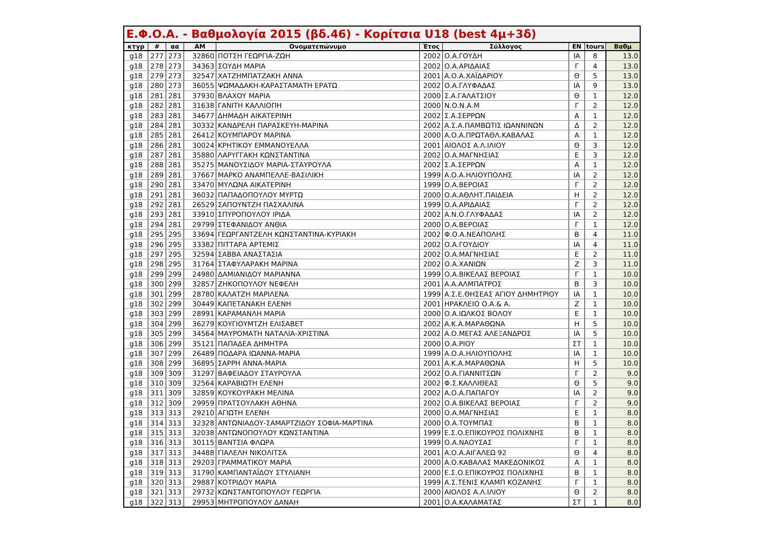Ε.Φ.Ο.Α. - Βαθμολογία 2015 (βδ.46) - Κορίτσια U18 (best 4μ+3δ)
| κτγρ | # | αα | ΑΜ | Ονοματεπώνυμο | Έτος | Σύλλογος | ΕΝ | tours | Βαθμ |
| --- | --- | --- | --- | --- | --- | --- | --- | --- | --- |
| g18 | 277 | 273 | 32860 | ΠΟΤΣΗ ΓΕΩΡΓΙΑ-ΖΩΗ | 2002 | Ο.Α.ΓΟΥΔΗ | ΙΑ | 8 | 13.0 |
| g18 | 278 | 273 | 34363 | ΣΟΥΔΗ ΜΑΡΙΑ | 2002 | Ο.Α.ΑΡΙΔΑΙΑΣ | Γ | 4 | 13.0 |
| g18 | 279 | 273 | 32547 | ΧΑΤΖΗΜΠΑΤΖΑΚΗ ΑΝΝΑ | 2001 | Α.Ο.Α.ΧΑΪΔΑΡΙΟΥ | Θ | 5 | 13.0 |
| g18 | 280 | 273 | 36055 | ΨΩΜΑΔΑΚΗ-ΚΑΡΑΣΤΑΜΑΤΗ ΕΡΑΤΩ | 2002 | Ο.Α.ΓΛΥΦΑΔΑΣ | ΙΑ | 9 | 13.0 |
| g18 | 281 | 281 | 37930 | ΒΛΑΧΟΥ ΜΑΡΙΑ | 2000 | Σ.Α.ΓΑΛΑΤΣΙΟΥ | Θ | 1 | 12.0 |
| g18 | 282 | 281 | 31638 | ΓΑΝΙΤΗ ΚΑΛΛΙΟΠΗ | 2000 | Ν.Ο.Ν.Α.Μ | Γ | 2 | 12.0 |
| g18 | 283 | 281 | 34677 | ΔΗΜΑΔΗ ΑΙΚΑΤΕΡΙΝΗ | 2002 | Σ.Α.ΣΕΡΡΩΝ | Α | 1 | 12.0 |
| g18 | 284 | 281 | 30332 | ΚΑΝΔΡΕΛΗ ΠΑΡΑΣΚΕΥΗ-ΜΑΡΙΝΑ | 2002 | Α.Σ.Α.ΠΑΜΒΩΤΙΣ ΙΩΑΝΝΙΝΩΝ | Δ | 2 | 12.0 |
| g18 | 285 | 281 | 26412 | ΚΟΥΜΠΑΡΟΥ ΜΑΡΙΝΑ | 2000 | Α.Ο.Α.ΠΡΩΤΑΘΛ.ΚΑΒΑΛΑΣ | Α | 1 | 12.0 |
| g18 | 286 | 281 | 30024 | ΚΡΗΤΙΚΟΥ ΕΜΜΑΝΟΥΕΛΛΑ | 2001 | ΑΙΟΛΟΣ Α.Λ.ΙΛΙΟΥ | Θ | 3 | 12.0 |
| g18 | 287 | 281 | 35880 | ΛΑΡΥΓΓΑΚΗ ΚΩΝΣΤΑΝΤΙΝΑ | 2002 | Ο.Α.ΜΑΓΝΗΣΙΑΣ | Ε | 3 | 12.0 |
| g18 | 288 | 281 | 35275 | ΜΑΝΟΥΣΙΔΟΥ ΜΑΡΙΑ-ΣΤΑΥΡΟΥΛΑ | 2002 | Σ.Α.ΣΕΡΡΩΝ | Α | 1 | 12.0 |
| g18 | 289 | 281 | 37667 | ΜΑΡΚΟ ΑΝΑΜΠΕΛΛΕ-ΒΑΣΙΛΙΚΗ | 1999 | Α.Ο.Α.ΗΛΙΟΥΠΟΛΗΣ | ΙΑ | 2 | 12.0 |
| g18 | 290 | 281 | 33470 | ΜΥΛΩΝΑ ΑΙΚΑΤΕΡΙΝΗ | 1999 | Ο.Α.ΒΕΡΟΙΑΣ | Γ | 2 | 12.0 |
| g18 | 291 | 281 | 36032 | ΠΑΠΑΔΟΠΟΥΛΟΥ ΜΥΡΤΩ | 2000 | Ο.Α.ΑΘΛΗΤ.ΠΑΙΔΕΙΑ | Η | 2 | 12.0 |
| g18 | 292 | 281 | 26529 | ΣΑΠΟΥΝΤΖΗ ΠΑΣΧΑΛΙΝΑ | 1999 | Ο.Α.ΑΡΙΔΑΙΑΣ | Γ | 2 | 12.0 |
| g18 | 293 | 281 | 33910 | ΣΠΥΡΟΠΟΥΛΟΥ ΙΡΙΔΑ | 2002 | Α.Ν.Ο.ΓΛΥΦΑΔΑΣ | ΙΑ | 2 | 12.0 |
| g18 | 294 | 281 | 29799 | ΣΤΕΦΑΝΙΔΟΥ ΑΝΘΙΑ | 2000 | Ο.Α.ΒΕΡΟΙΑΣ | Γ | 1 | 12.0 |
| g18 | 295 | 295 | 33694 | ΓΕΩΡΓΑΝΤΖΕΛΗ ΚΩΝΣΤΑΝΤΙΝΑ-ΚΥΡΙΑΚΗ | 2002 | Φ.Ο.Α.ΝΕΑΠΟΛΗΣ | Β | 4 | 11.0 |
| g18 | 296 | 295 | 33382 | ΠΙΤΤΑΡΑ ΑΡΤΕΜΙΣ | 2002 | Ο.Α.ΓΟΥΔΙΟΥ | ΙΑ | 4 | 11.0 |
| g18 | 297 | 295 | 32594 | ΣΑΒΒΑ ΑΝΑΣΤΑΣΙΑ | 2002 | Ο.Α.ΜΑΓΝΗΣΙΑΣ | Ε | 2 | 11.0 |
| g18 | 298 | 295 | 31764 | ΣΤΑΦΥΛΑΡΑΚΗ ΜΑΡΙΝΑ | 2002 | Ο.Α.ΧΑΝΙΩΝ | Ζ | 3 | 11.0 |
| g18 | 299 | 299 | 24980 | ΔΑΜΙΑΝΙΔΟΥ ΜΑΡΙΑΝΝΑ | 1999 | Ο.Α.ΒΙΚΕΛΑΣ ΒΕΡΟΙΑΣ | Γ | 1 | 10.0 |
| g18 | 300 | 299 | 32857 | ΖΗΚΟΠΟΥΛΟΥ ΝΕΦΕΛΗ | 2001 | Α.Α.ΑΛΜΠΑΤΡΟΣ | Β | 3 | 10.0 |
| g18 | 301 | 299 | 28780 | ΚΑΛΑΤΖΗ ΜΑΡΙΛΕΝΑ | 1999 | Α.Σ.Ε.ΘΗΣΕΑΣ ΑΓΙΟΥ ΔΗΜΗΤΡΙΟΥ | ΙΑ | 1 | 10.0 |
| g18 | 302 | 299 | 30449 | ΚΑΠΕΤΑΝΑΚΗ ΕΛΕΝΗ | 2001 | ΗΡΑΚΛΕΙΟ Ο.Α.& Α. | Ζ | 1 | 10.0 |
| g18 | 303 | 299 | 28991 | ΚΑΡΑΜΑΝΛΗ ΜΑΡΙΑ | 2000 | Ο.Α.ΙΩΛΚΟΣ ΒΟΛΟΥ | Ε | 1 | 10.0 |
| g18 | 304 | 299 | 36279 | ΚΟΥΓΙΟΥΜΤΖΗ ΕΛΙΣΑΒΕΤ | 2002 | Α.Κ.Α.ΜΑΡΑΘΩΝΑ | Η | 5 | 10.0 |
| g18 | 305 | 299 | 34564 | ΜΑΥΡΟΜΑΤΗ ΝΑΤΑΛΙΑ-ΧΡΙΣΤΙΝΑ | 2002 | Α.Ο.ΜΕΓΑΣ ΑΛΕΞΑΝΔΡΟΣ | ΙΑ | 5 | 10.0 |
| g18 | 306 | 299 | 35121 | ΠΑΠΑΔΕΑ ΔΗΜΗΤΡΑ | 2000 | Ο.Α.ΡΙΟΥ | ΣΤ | 1 | 10.0 |
| g18 | 307 | 299 | 26489 | ΠΟΔΑΡΑ ΙΩΑΝΝΑ-ΜΑΡΙΑ | 1999 | Α.Ο.Α.ΗΛΙΟΥΠΟΛΗΣ | ΙΑ | 1 | 10.0 |
| g18 | 308 | 299 | 36895 | ΣΑΡΡΗ ΑΝΝΑ-ΜΑΡΙΑ | 2001 | Α.Κ.Α.ΜΑΡΑΘΩΝΑ | Η | 5 | 10.0 |
| g18 | 309 | 309 | 31297 | ΒΑΦΕΙΑΔΟΥ ΣΤΑΥΡΟΥΛΑ | 2002 | Ο.Α.ΓΙΑΝΝΙΤΣΩΝ | Γ | 2 | 9.0 |
| g18 | 310 | 309 | 32564 | ΚΑΡΑΒΙΩΤΗ ΕΛΕΝΗ | 2002 | Φ.Σ.ΚΑΛΛΙΘΕΑΣ | Θ | 5 | 9.0 |
| g18 | 311 | 309 | 32859 | ΚΟΥΚΟΥΡΑΚΗ ΜΕΛΙΝΑ | 2002 | Α.Ο.Α.ΠΑΠΑΓΟΥ | ΙΑ | 2 | 9.0 |
| g18 | 312 | 309 | 29959 | ΠΡΑΤΣΟΥΛΑΚΗ ΑΘΗΝΑ | 2002 | Ο.Α.ΒΙΚΕΛΑΣ ΒΕΡΟΙΑΣ | Γ | 2 | 9.0 |
| g18 | 313 | 313 | 29210 | ΑΓΙΩΤΗ ΕΛΕΝΗ | 2000 | Ο.Α.ΜΑΓΝΗΣΙΑΣ | Ε | 1 | 8.0 |
| g18 | 314 | 313 | 32328 | ΑΝΤΩΝΙΑΔΟΥ-ΣΑΜΑΡΤΖΙΔΟΥ ΣΟΦΙΑ-ΜΑΡΤΙΝΑ | 2000 | Ο.Α.ΤΟΥΜΠΑΣ | Β | 1 | 8.0 |
| g18 | 315 | 313 | 32038 | ΑΝΤΩΝΟΠΟΥΛΟΥ ΚΩΝΣΤΑΝΤΙΝΑ | 1999 | Ε.Σ.Ο.ΕΠΙΚΟΥΡΟΣ ΠΟΛΙΧΝΗΣ | Β | 1 | 8.0 |
| g18 | 316 | 313 | 30115 | ΒΑΝΤΣΙΑ ΦΛΩΡΑ | 1999 | Ο.Α.ΝΑΟΥΣΑΣ | Γ | 1 | 8.0 |
| g18 | 317 | 313 | 34488 | ΓΙΑΛΕΛΗ ΝΙΚΟΛΙΤΣΑ | 2001 | Α.Ο.Α.ΑΙΓΑΛΕΩ 92 | Θ | 4 | 8.0 |
| g18 | 318 | 313 | 29203 | ΓΡΑΜΜΑΤΙΚΟΥ ΜΑΡΙΑ | 2000 | Α.Ο.ΚΑΒΑΛΑΣ ΜΑΚΕΔΟΝΙΚΟΣ | Α | 1 | 8.0 |
| g18 | 319 | 313 | 31790 | ΚΑΜΠΑΝΤΑΪΔΟΥ ΣΤΥΛΙΑΝΗ | 2000 | Ε.Σ.Ο.ΕΠΙΚΟΥΡΟΣ ΠΟΛΙΧΝΗΣ | Β | 1 | 8.0 |
| g18 | 320 | 313 | 29887 | ΚΟΤΡΙΔΟΥ ΜΑΡΙΑ | 1999 | Α.Σ.ΤΕΝΙΣ ΚΛΑΜΠ ΚΟΖΑΝΗΣ | Γ | 1 | 8.0 |
| g18 | 321 | 313 | 29732 | ΚΩΝΣΤΑΝΤΟΠΟΥΛΟΥ ΓΕΩΡΓΙΑ | 2000 | ΑΙΟΛΟΣ Α.Λ.ΙΛΙΟΥ | Θ | 2 | 8.0 |
| g18 | 322 | 313 | 29953 | ΜΗΤΡΟΠΟΥΛΟΥ ΔΑΝΑΗ | 2001 | Ο.Α.ΚΑΛΑΜΑΤΑΣ | ΣΤ | 1 | 8.0 |